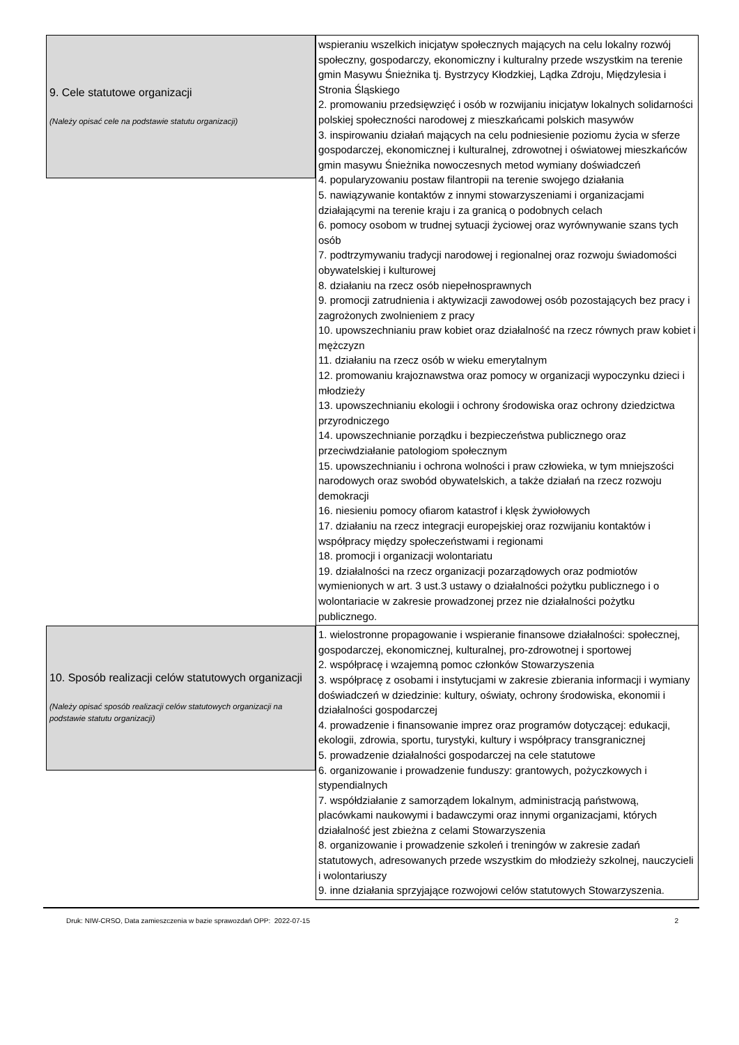9. Cele statutowe organizacji
(Należy opisać cele na podstawie statutu organizacji)
wspieraniu wszelkich inicjatyw społecznych mających na celu lokalny rozwój społeczny, gospodarczy, ekonomiczny i kulturalny przede wszystkim na terenie gmin Masywu Śnieżnika tj. Bystrzycy Kłodzkiej, Lądka Zdroju, Międzylesia i Stronia Śląskiego
2. promowaniu przedsięwzięć i osób w rozwijaniu inicjatyw lokalnych solidarności polskiej społeczności narodowej z mieszkańcami polskich masywów
3. inspirowaniu działań mających na celu podniesienie poziomu życia w sferze gospodarczej, ekonomicznej i kulturalnej, zdrowotnej i oświatowej mieszkańców gmin masywu Śnieżnika nowoczesnych metod wymiany doświadczeń
4. popularyzowaniu postaw filantropii na terenie swojego działania
5. nawiązywanie kontaktów z innymi stowarzyszeniami i organizacjami działającymi na terenie kraju i za granicą o podobnych celach
6. pomocy osobom w trudnej sytuacji życiowej oraz wyrównywanie szans tych osób
7. podtrzymywaniu tradycji narodowej i regionalnej oraz rozwoju świadomości obywatelskiej i kulturowej
8. działaniu na rzecz osób niepełnosprawnych
9. promocji zatrudnienia i aktywizacji zawodowej osób pozostających bez pracy i zagrożonych zwolnieniem z pracy
10. upowszechnianiu praw kobiet oraz działalność na rzecz równych praw kobiet i mężczyzn
11. działaniu na rzecz osób w wieku emerytalnym
12. promowaniu krajoznawstwa oraz pomocy w organizacji wypoczynku dzieci i młodzieży
13. upowszechnianiu ekologii i ochrony środowiska oraz ochrony dziedzictwa przyrodniczego
14. upowszechnianie porządku i bezpieczeństwa publicznego oraz przeciwdziałanie patologiom społecznym
15. upowszechnianiu i ochrona wolności i praw człowieka, w tym mniejszości narodowych oraz swobód obywatelskich, a także działań na rzecz rozwoju demokracji
16. niesieniu pomocy ofiarom katastrof i klęsk żywiołowych
17. działaniu na rzecz integracji europejskiej oraz rozwijaniu kontaktów i współpracy między społeczeństwami i regionami
18. promocji i organizacji wolontariatu
19. działalności na rzecz organizacji pozarządowych oraz podmiotów wymienionych w art. 3 ust.3 ustawy o działalności pożytku publicznego i o wolontariacie w zakresie prowadzonej przez nie działalności pożytku publicznego.
10. Sposób realizacji celów statutowych organizacji
(Należy opisać sposób realizacji celów statutowych organizacji na podstawie statutu organizacji)
1. wielostronne propagowanie i wspieranie finansowe działalności: społecznej, gospodarczej, ekonomicznej, kulturalnej, pro-zdrowotnej i sportowej
2. współpracę i wzajemną pomoc członków Stowarzyszenia
3. współpracę z osobami i instytucjami w zakresie zbierania informacji i wymiany doświadczeń w dziedzinie: kultury, oświaty, ochrony środowiska, ekonomii i działalności gospodarczej
4. prowadzenie i finansowanie imprez oraz programów dotyczącej: edukacji, ekologii, zdrowia, sportu, turystyki, kultury i współpracy transgranicznej
5. prowadzenie działalności gospodarczej na cele statutowe
6. organizowanie i prowadzenie funduszy: grantowych, pożyczkowych i stypendialnych
7. współdziałanie z samorządem lokalnym, administracją państwową, placówkami naukowymi i badawczymi oraz innymi organizacjami, których działalność jest zbieżna z celami Stowarzyszenia
8. organizowanie i prowadzenie szkoleń i treningów w zakresie zadań statutowych, adresowanych przede wszystkim do młodzieży szkolnej, nauczycieli i wolontariuszy
9. inne działania sprzyjające rozwojowi celów statutowych Stowarzyszenia.
Druk: NIW-CRSO, Data zamieszczenia w bazie sprawozdań OPP: 2022-07-15 2